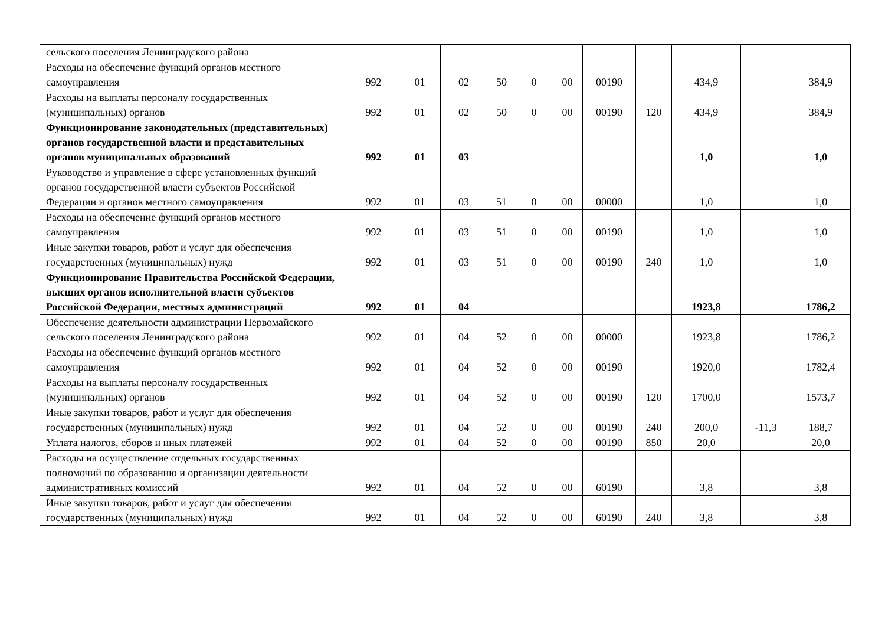| сельского поселения Ленинградского района | | | | | | | | | | | |
| Расходы на обеспечение функций органов местного самоуправления | 992 | 01 | 02 | 50 | 0 | 00 | 00190 | | 434,9 | | 384,9 |
| Расходы на выплаты персоналу государственных (муниципальных) органов | 992 | 01 | 02 | 50 | 0 | 00 | 00190 | 120 | 434,9 | | 384,9 |
| Функционирование законодательных (представительных) органов государственной власти и представительных органов муниципальных образований | 992 | 01 | 03 | | | | | | 1,0 | | 1,0 |
| Руководство и управление в сфере установленных функций органов государственной власти субъектов Российской Федерации и органов местного самоуправления | 992 | 01 | 03 | 51 | 0 | 00 | 00000 | | 1,0 | | 1,0 |
| Расходы на обеспечение функций органов местного самоуправления | 992 | 01 | 03 | 51 | 0 | 00 | 00190 | | 1,0 | | 1,0 |
| Иные закупки товаров, работ и услуг для обеспечения государственных (муниципальных) нужд | 992 | 01 | 03 | 51 | 0 | 00 | 00190 | 240 | 1,0 | | 1,0 |
| Функционирование Правительства Российской Федерации, высших органов исполнительной власти субъектов Российской Федерации, местных администраций | 992 | 01 | 04 | | | | | | 1923,8 | | 1786,2 |
| Обеспечение деятельности администрации Первомайского сельского поселения Ленинградского района | 992 | 01 | 04 | 52 | 0 | 00 | 00000 | | 1923,8 | | 1786,2 |
| Расходы на обеспечение функций органов местного самоуправления | 992 | 01 | 04 | 52 | 0 | 00 | 00190 | | 1920,0 | | 1782,4 |
| Расходы на выплаты персоналу государственных (муниципальных) органов | 992 | 01 | 04 | 52 | 0 | 00 | 00190 | 120 | 1700,0 | | 1573,7 |
| Иные закупки товаров, работ и услуг для обеспечения государственных (муниципальных) нужд | 992 | 01 | 04 | 52 | 0 | 00 | 00190 | 240 | 200,0 | -11,3 | 188,7 |
| Уплата налогов, сборов и иных платежей | 992 | 01 | 04 | 52 | 0 | 00 | 00190 | 850 | 20,0 | | 20,0 |
| Расходы на осуществление отдельных государственных полномочий по образованию и организации деятельности административных комиссий | 992 | 01 | 04 | 52 | 0 | 00 | 60190 | | 3,8 | | 3,8 |
| Иные закупки товаров, работ и услуг для обеспечения государственных (муниципальных) нужд | 992 | 01 | 04 | 52 | 0 | 00 | 60190 | 240 | 3,8 | | 3,8 |